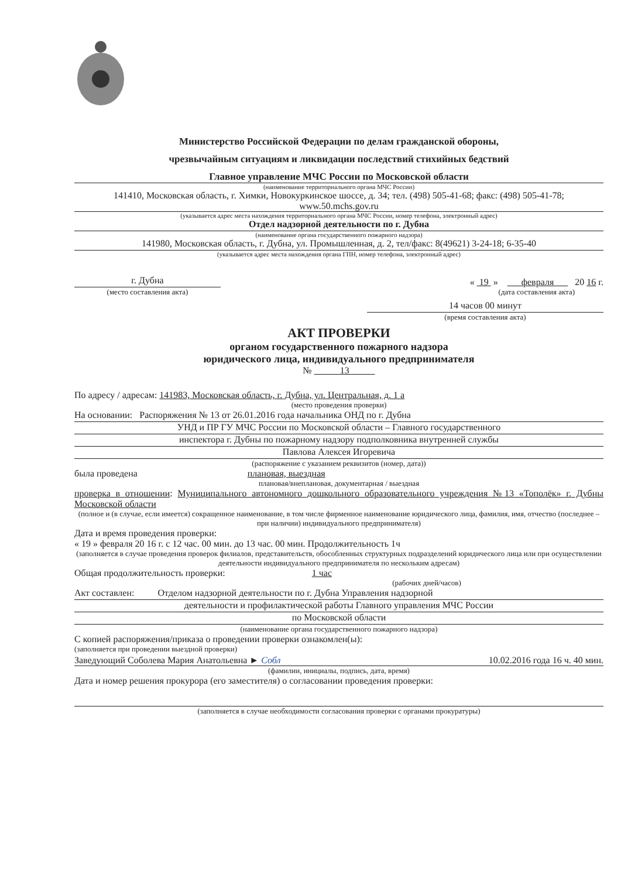Министерство Российской Федерации по делам гражданской обороны,
чрезвычайным ситуациям и ликвидации последствий стихийных бедствий
Главное управление МЧС России по Московской области
(наименование территориального органа МЧС России)
141410, Московская область, г. Химки, Новокуркинское шоссе, д. 34; тел. (498) 505-41-68; факс: (498) 505-41-78; www.50.mchs.gov.ru
(указывается адрес места нахождения территориального органа МЧС России, номер телефона, электронный адрес)
Отдел надзорной деятельности по г. Дубна
(наименование органа государственного пожарного надзора)
141980, Московская область, г. Дубна, ул. Промышленная, д. 2, тел/факс: 8(49621) 3-24-18; 6-35-40
(указывается адрес места нахождения органа ГПН, номер телефона, электронный адрес)
г. Дубна
(место составления акта)
« 19 » февраля 20 16 г.
(дата составления акта)
14 часов 00 минут
(время составления акта)
АКТ ПРОВЕРКИ
органом государственного пожарного надзора
юридического лица, индивидуального предпринимателя
№ 13
По адресу / адресам: 141983, Московская область, г. Дубна, ул. Центральная, д. 1 а
(место проведения проверки)
На основании: Распоряжения № 13 от 26.01.2016 года начальника ОНД по г. Дубна
УНД и ПР ГУ МЧС России по Московской области – Главного государственного
инспектора г. Дубны по пожарному надзору подполковника внутренней службы
Павлова Алексея Игоревича
(распоряжение с указанием реквизитов (номер, дата))
была проведена плановая, выездная
плановая/внеплановая, документарная / выездная
проверка в отношении: Муниципального автономного дошкольного образовательного учреждения №13 «Тополёк» г. Дубны Московской области
(полное и (в случае, если имеется) сокращенное наименование, в том числе фирменное наименование юридического лица, фамилия, имя, отчество (последнее – при наличии) индивидуального предпринимателя)
Дата и время проведения проверки:
« 19 » февраля 20 16 г. с 12 час. 00 мин. до 13 час. 00 мин. Продолжительность 1ч
(заполняется в случае проведения проверок филиалов, представительств, обособленных структурных подразделений юридического лица или при осуществлении деятельности индивидуального предпринимателя по нескольким адресам)
Общая продолжительность проверки: 1 час
(рабочих дней/часов)
Акт составлен: Отделом надзорной деятельности по г. Дубна Управления надзорной
деятельности и профилактической работы Главного управления МЧС России
по Московской области
(наименование органа государственного пожарного надзора)
С копией распоряжения/приказа о проведении проверки ознакомлен(ы):
(заполняется при проведении выездной проверки)
Заведующий Соболева Мария Анатольевна ► Собл 10.02.2016 года 16 ч. 40 мин.
(фамилии, инициалы, подпись, дата, время)
Дата и номер решения прокурора (его заместителя) о согласовании проведения проверки:
(заполняется в случае необходимости согласования проверки с органами прокуратуры)